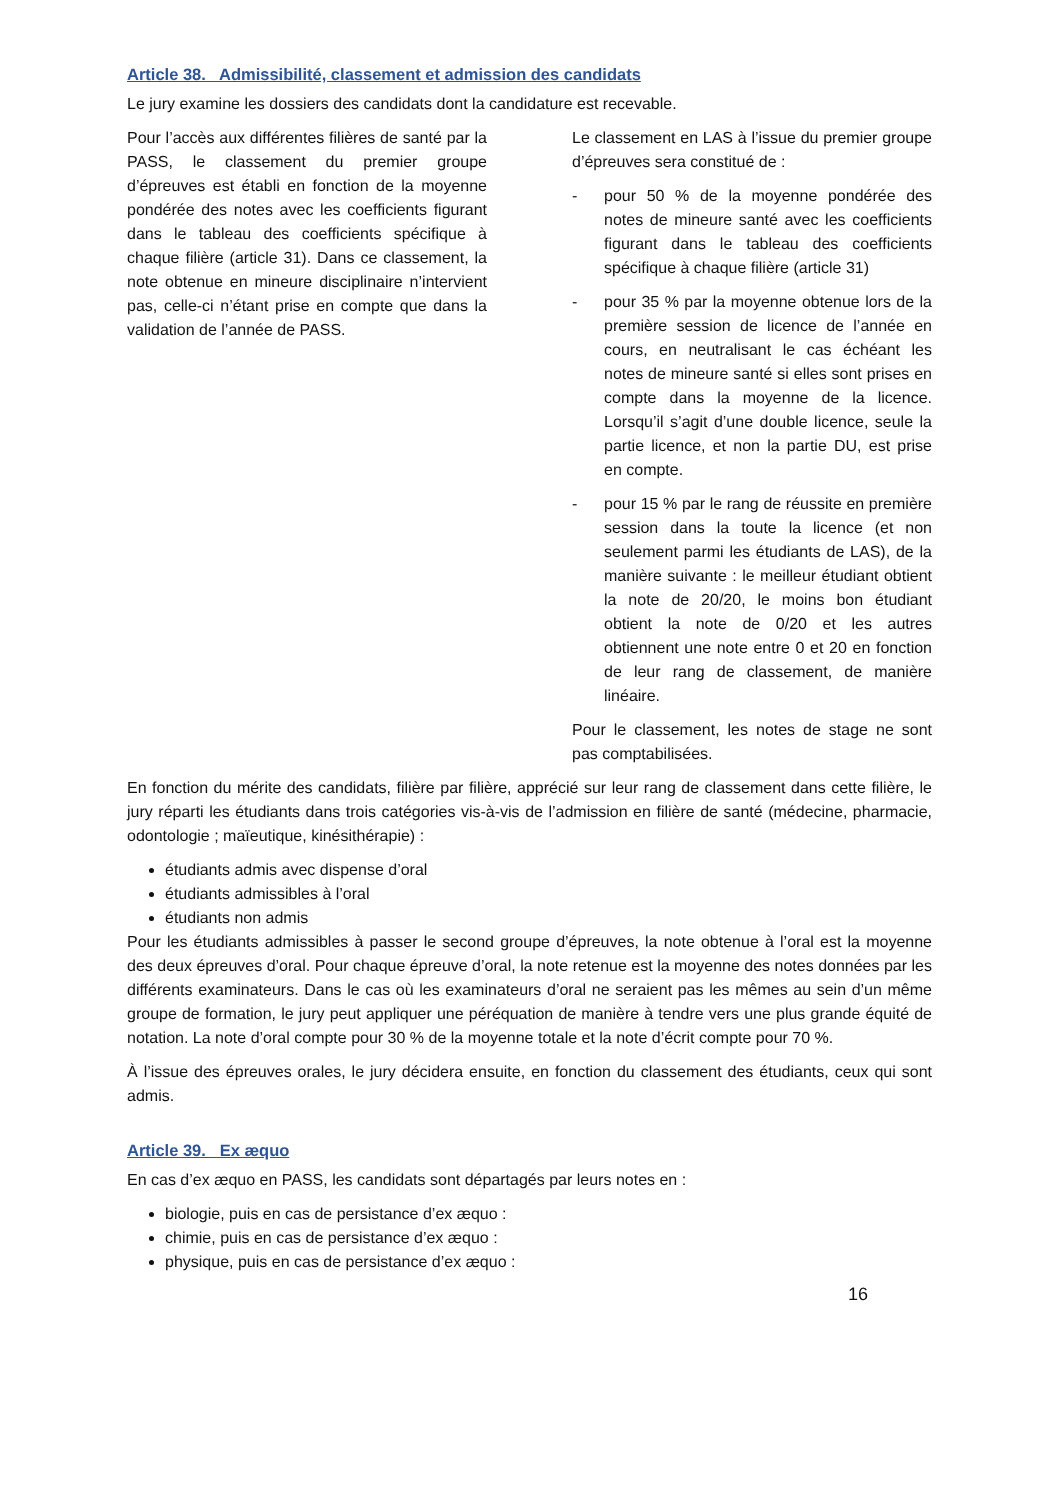Article 38. Admissibilité, classement et admission des candidats
Le jury examine les dossiers des candidats dont la candidature est recevable.
Pour l’accès aux différentes filières de santé par la PASS, le classement du premier groupe d’épreuves est établi en fonction de la moyenne pondérée des notes avec les coefficients figurant dans le tableau des coefficients spécifique à chaque filière (article 31). Dans ce classement, la note obtenue en mineure disciplinaire n’intervient pas, celle-ci n’étant prise en compte que dans la validation de l’année de PASS.
Le classement en LAS à l’issue du premier groupe d’épreuves sera constitué de :
- pour 50 % de la moyenne pondérée des notes de mineure santé avec les coefficients figurant dans le tableau des coefficients spécifique à chaque filière (article 31)
- pour 35 % par la moyenne obtenue lors de la première session de licence de l’année en cours, en neutralisant le cas échéant les notes de mineure santé si elles sont prises en compte dans la moyenne de la licence. Lorsqu’il s’agit d’une double licence, seule la partie licence, et non la partie DU, est prise en compte.
- pour 15 % par le rang de réussite en première session dans la toute la licence (et non seulement parmi les étudiants de LAS), de la manière suivante : le meilleur étudiant obtient la note de 20/20, le moins bon étudiant obtient la note de 0/20 et les autres obtiennent une note entre 0 et 20 en fonction de leur rang de classement, de manière linéaire.
Pour le classement, les notes de stage ne sont pas comptabilisées.
En fonction du mérite des candidats, filière par filière, apprécié sur leur rang de classement dans cette filière, le jury réparti les étudiants dans trois catégories vis-à-vis de l’admission en filière de santé (médecine, pharmacie, odontologie ; maïeutique, kinésithérapie) :
étudiants admis avec dispense d’oral
étudiants admissibles à l’oral
étudiants non admis
Pour les étudiants admissibles à passer le second groupe d’épreuves, la note obtenue à l’oral est la moyenne des deux épreuves d’oral. Pour chaque épreuve d’oral, la note retenue est la moyenne des notes données par les différents examinateurs. Dans le cas où les examinateurs d’oral ne seraient pas les mêmes au sein d’un même groupe de formation, le jury peut appliquer une péréquation de manière à tendre vers une plus grande équité de notation. La note d’oral compte pour 30 % de la moyenne totale et la note d’écrit compte pour 70 %.
À l’issue des épreuves orales, le jury décidera ensuite, en fonction du classement des étudiants, ceux qui sont admis.
Article 39. Ex æquo
En cas d’ex æquo en PASS, les candidats sont départagés par leurs notes en :
biologie, puis en cas de persistance d’ex æquo :
chimie, puis en cas de persistance d’ex æquo :
physique, puis en cas de persistance d’ex æquo :
16